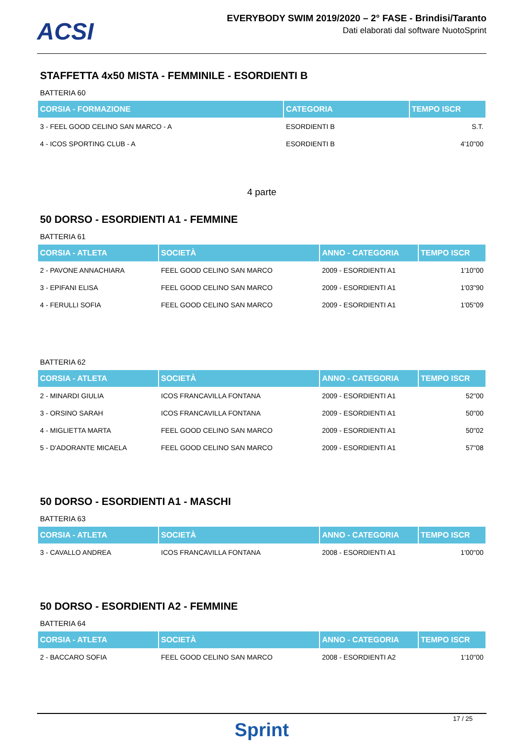ACSI
EVERYBODY SWIM 2019/2020 – 2° FASE - Brindisi/Taranto
Dati elaborati dal software NuotoSprint
STAFFETTA 4x50 MISTA - FEMMINILE - ESORDIENTI B
BATTERIA 60
| CORSIA - FORMAZIONE | CATEGORIA | TEMPO ISCR |
| --- | --- | --- |
| 3 - FEEL GOOD CELINO SAN MARCO - A | ESORDIENTI B | S.T. |
| 4 - ICOS SPORTING CLUB - A | ESORDIENTI B | 4'10"00 |
4 parte
50 DORSO - ESORDIENTI A1 - FEMMINE
BATTERIA 61
| CORSIA - ATLETA | SOCIETÀ | ANNO - CATEGORIA | TEMPO ISCR |
| --- | --- | --- | --- |
| 2 - PAVONE ANNACHIARA | FEEL GOOD CELINO SAN MARCO | 2009 - ESORDIENTI A1 | 1'10"00 |
| 3 - EPIFANI ELISA | FEEL GOOD CELINO SAN MARCO | 2009 - ESORDIENTI A1 | 1'03"90 |
| 4 - FERULLI SOFIA | FEEL GOOD CELINO SAN MARCO | 2009 - ESORDIENTI A1 | 1'05"09 |
BATTERIA 62
| CORSIA - ATLETA | SOCIETÀ | ANNO - CATEGORIA | TEMPO ISCR |
| --- | --- | --- | --- |
| 2 - MINARDI GIULIA | ICOS FRANCAVILLA FONTANA | 2009 - ESORDIENTI A1 | 52"00 |
| 3 - ORSINO SARAH | ICOS FRANCAVILLA FONTANA | 2009 - ESORDIENTI A1 | 50"00 |
| 4 - MIGLIETTA MARTA | FEEL GOOD CELINO SAN MARCO | 2009 - ESORDIENTI A1 | 50"02 |
| 5 - D'ADORANTE MICAELA | FEEL GOOD CELINO SAN MARCO | 2009 - ESORDIENTI A1 | 57"08 |
50 DORSO - ESORDIENTI A1 - MASCHI
BATTERIA 63
| CORSIA - ATLETA | SOCIETÀ | ANNO - CATEGORIA | TEMPO ISCR |
| --- | --- | --- | --- |
| 3 - CAVALLO ANDREA | ICOS FRANCAVILLA FONTANA | 2008 - ESORDIENTI A1 | 1'00"00 |
50 DORSO - ESORDIENTI A2 - FEMMINE
BATTERIA 64
| CORSIA - ATLETA | SOCIETÀ | ANNO - CATEGORIA | TEMPO ISCR |
| --- | --- | --- | --- |
| 2 - BACCARO SOFIA | FEEL GOOD CELINO SAN MARCO | 2008 - ESORDIENTI A2 | 1'10"00 |
17 / 25
Sprint